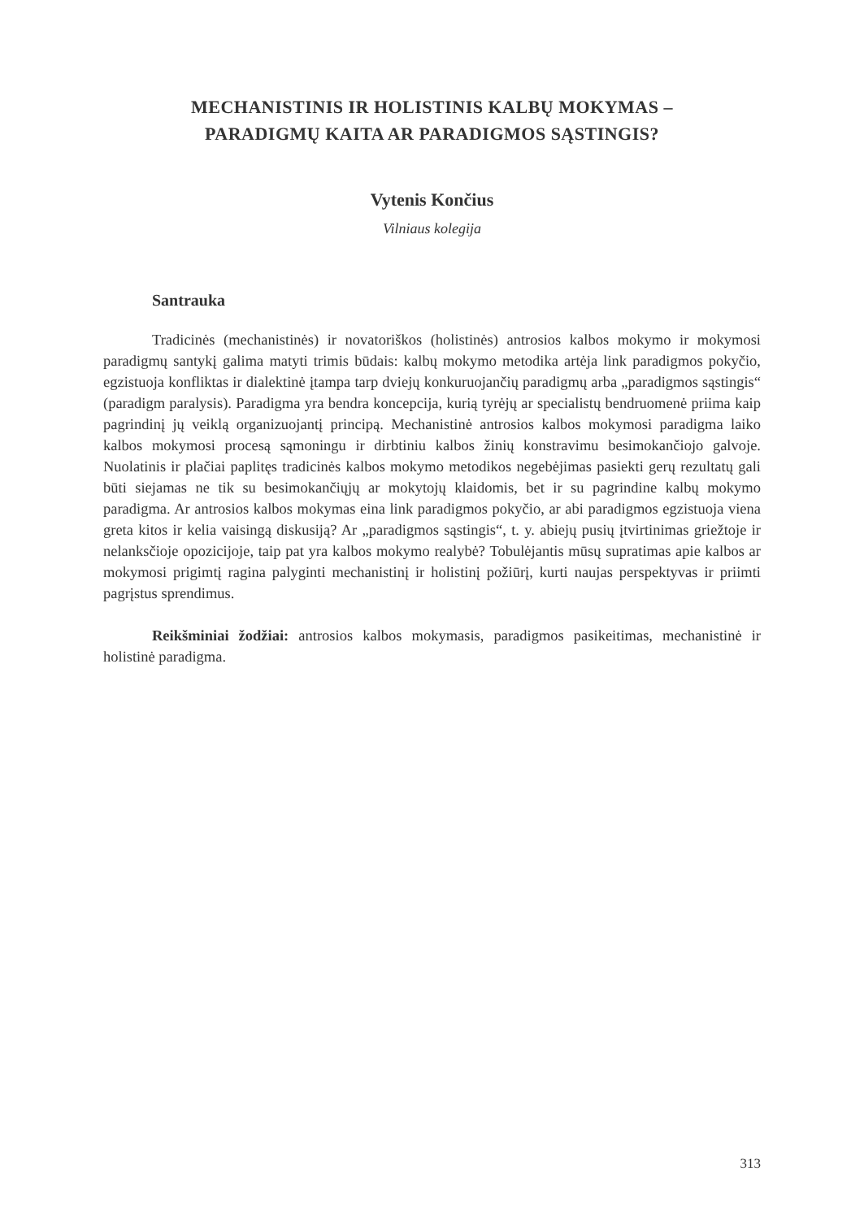MECHANISTINIS IR HOLISTINIS KALBŲ MOKYMAS –
PARADIGMŲ KAITA AR PARADIGMOS SĄSTINGIS?
Vytenis Končius
Vilniaus kolegija
Santrauka
Tradicinės (mechanistinės) ir novatoriškos (holistinės) antrosios kalbos mokymo ir mokymosi paradigmų santykį galima matyti trimis būdais: kalbų mokymo metodika artėja link paradigmos pokyčio, egzistuoja konfliktas ir dialektinė įtampa tarp dviejų konkuruojančių paradigmų arba „paradigmos sąstingis“ (paradigm paralysis). Paradigma yra bendra koncepcija, kurią tyrėjų ar specialistų bendruomenė priima kaip pagrindinį jų veiklą organizuojantį principą. Mechanistinė antrosios kalbos mokymosi paradigma laiko kalbos mokymosi procesą sąmoningu ir dirbtiniu kalbos žinių konstravimu besimokančiojo galvoje. Nuolatinis ir plačiai paplitęs tradicinės kalbos mokymo metodikos negebėjimas pasiekti gerų rezultatų gali būti siejamas ne tik su besimokančiųjų ar mokytojų klaidomis, bet ir su pagrindine kalbų mokymo paradigma. Ar antrosios kalbos mokymas eina link paradigmos pokyčio, ar abi paradigmos egzistuoja viena greta kitos ir kelia vaisingą diskusiją? Ar „paradigmos sąstingis“, t. y. abiejų pusių įtvirtinimas griežtoje ir nelanksčioje opozicijoje, taip pat yra kalbos mokymo realybė? Tobulėjantis mūsų supratimas apie kalbos ar mokymosi prigimtį ragina palyginti mechanistinį ir holistinį požiūrį, kurti naujas perspektyvas ir priimti pagrįstus sprendimus.
Reikšminiai žodžiai: antrosios kalbos mokymasis, paradigmos pasikeitimas, mechanistinė ir holistinė paradigma.
313